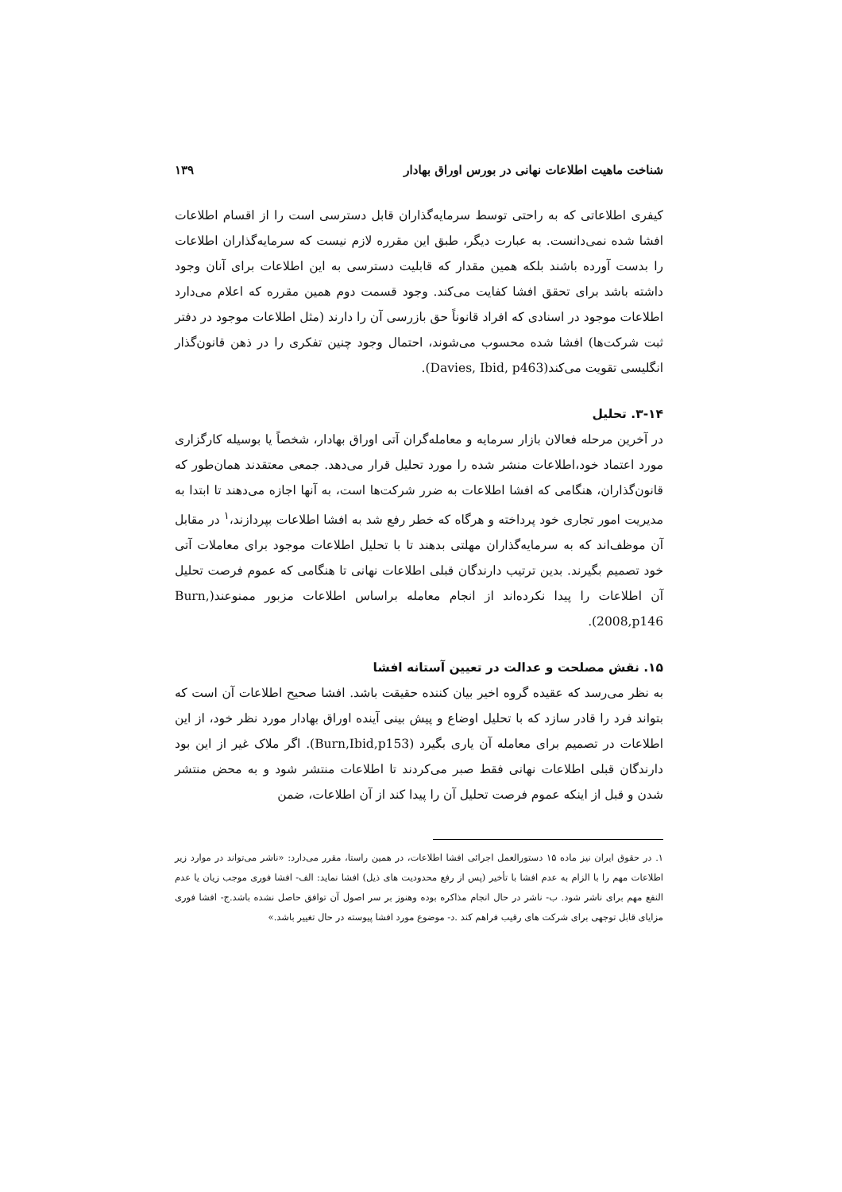شناخت ماهیت اطلاعات نهانی در بورس اوراق بهادار ۱۳۹
کیفری اطلاعاتی که به راحتی توسط سرمایه‌گذاران قابل دسترسی است را از اقسام اطلاعات افشا شده نمی‌دانست. به عبارت دیگر، طبق این مقرره لازم نیست که سرمایه‌گذاران اطلاعات را بدست آورده باشند بلکه همین مقدار که قابلیت دسترسی به این اطلاعات برای آنان وجود داشته باشد برای تحقق افشا کفایت می‌کند. وجود قسمت دوم همین مقرره که اعلام می‌دارد اطلاعات موجود در اسنادی که افراد قانوناً حق بازرسی آن را دارند (مثل اطلاعات موجود در دفتر ثبت شرکت‌ها) افشا شده محسوب می‌شوند، احتمال وجود چنین تفکری را در ذهن قانون‌گذار انگلیسی تقویت می‌کند(Davies, Ibid, p463).
۳-۱۴. تحلیل
در آخرین مرحله فعالان بازار سرمایه و معامله‌گران آتی اوراق بهادار، شخصاً یا بوسیله کارگزاری مورد اعتماد خود،اطلاعات منشر شده را مورد تحلیل قرار می‌دهد. جمعی معتقدند همان‌طور که قانون‌گذاران، هنگامی که افشا اطلاعات به ضرر شرکت‌ها است، به آنها اجازه می‌دهند تا ابتدا به مدیریت امور تجاری خود پرداخته و هرگاه که خطر رفع شد به افشا اطلاعات بپردازند،<sup>۱</sup> در مقابل آن موظف‌اند که به سرمایه‌گذاران مهلتی بدهند تا با تحلیل اطلاعات موجود برای معاملات آتی خود تصمیم بگیرند. بدین ترتیب دارندگان قبلی اطلاعات نهانی تا هنگامی که عموم فرصت تحلیل آن اطلاعات را پیدا نکرده‌اند از انجام معامله براساس اطلاعات مزبور ممنوعند(Burn, 2008,p146).
۱۵. نقش مصلحت و عدالت در تعیین آستانه افشا
به نظر می‌رسد که عقیده گروه اخیر بیان کننده حقیقت باشد. افشا صحیح اطلاعات آن است که بتواند فرد را قادر سازد که با تحلیل اوضاع و پیش بینی آینده اوراق بهادار مورد نظر خود، از این اطلاعات در تصمیم برای معامله آن یاری بگیرد (Burn,Ibid,p153). اگر ملاک غیر از این بود دارندگان قبلی اطلاعات نهانی فقط صبر می‌کردند تا اطلاعات منتشر شود و به محض منتشر شدن و قبل از اینکه عموم فرصت تحلیل آن را پیدا کند از آن اطلاعات، ضمن
۱. در حقوق ایران نیز ماده ۱۵ دستورالعمل اجرائی افشا اطلاعات، در همین راستا، مقرر می‌دارد: «ناشر می‌تواند در موارد زیر اطلاعات مهم را با الزام به عدم افشا با تأخیر (پس از رفع محدودیت های ذیل) افشا نماید: الف- افشا فوری موجب زیان یا عدم النفع مهم برای ناشر شود. ب- ناشر در حال انجام مذاکره بوده وهنوز بر سر اصول آن توافق حاصل نشده باشد.ج- افشا فوری مزایای قابل توجهی برای شرکت های رقیب فراهم کند .د- موضوع مورد افشا پیوسته در حال تغییر باشد.»